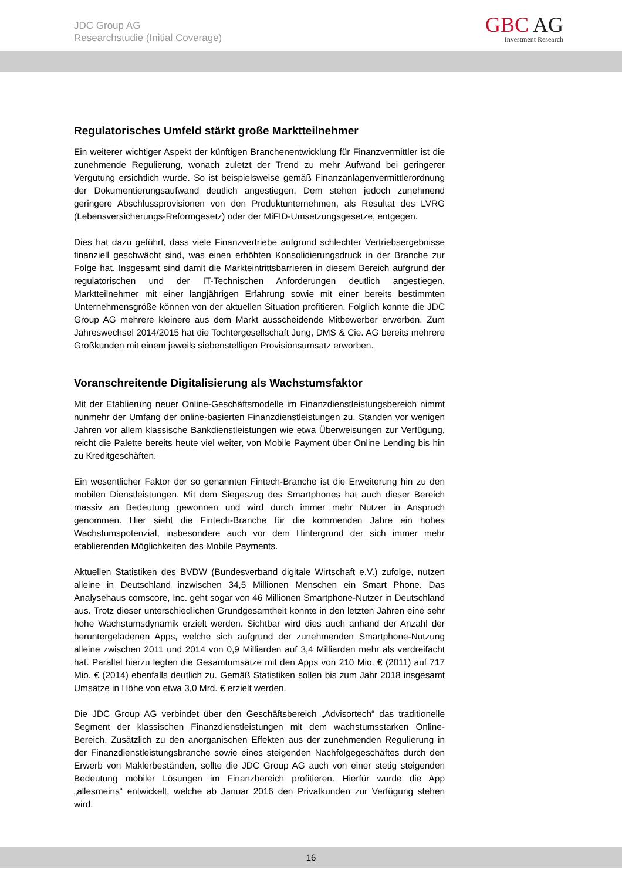JDC Group AG
Researchstudie (Initial Coverage)
GBC AG
Investment Research
Regulatorisches Umfeld stärkt große Marktteilnehmer
Ein weiterer wichtiger Aspekt der künftigen Branchenentwicklung für Finanzvermittler ist die zunehmende Regulierung, wonach zuletzt der Trend zu mehr Aufwand bei geringerer Vergütung ersichtlich wurde. So ist beispielsweise gemäß Finanzanlagenvermittlerordnung der Dokumentierungsaufwand deutlich angestiegen. Dem stehen jedoch zunehmend geringere Abschlussprovisionen von den Produktunternehmen, als Resultat des LVRG (Lebensversicherungs-Reformgesetz) oder der MiFID-Umsetzungsgesetze, entgegen.
Dies hat dazu geführt, dass viele Finanzvertriebe aufgrund schlechter Vertriebsergebnisse finanziell geschwächt sind, was einen erhöhten Konsolidierungsdruck in der Branche zur Folge hat. Insgesamt sind damit die Markteintrittsbarrieren in diesem Bereich aufgrund der regulatorischen und der IT-Technischen Anforderungen deutlich angestiegen. Marktteilnehmer mit einer langjährigen Erfahrung sowie mit einer bereits bestimmten Unternehmensgröße können von der aktuellen Situation profitieren. Folglich konnte die JDC Group AG mehrere kleinere aus dem Markt ausscheidende Mitbewerber erwerben. Zum Jahreswechsel 2014/2015 hat die Tochtergesellschaft Jung, DMS & Cie. AG bereits mehrere Großkunden mit einem jeweils siebenstelligen Provisionsumsatz erworben.
Voranschreitende Digitalisierung als Wachstumsfaktor
Mit der Etablierung neuer Online-Geschäftsmodelle im Finanzdienstleistungsbereich nimmt nunmehr der Umfang der online-basierten Finanzdienstleistungen zu. Standen vor wenigen Jahren vor allem klassische Bankdienstleistungen wie etwa Überweisungen zur Verfügung, reicht die Palette bereits heute viel weiter, von Mobile Payment über Online Lending bis hin zu Kreditgeschäften.
Ein wesentlicher Faktor der so genannten Fintech-Branche ist die Erweiterung hin zu den mobilen Dienstleistungen. Mit dem Siegeszug des Smartphones hat auch dieser Bereich massiv an Bedeutung gewonnen und wird durch immer mehr Nutzer in Anspruch genommen. Hier sieht die Fintech-Branche für die kommenden Jahre ein hohes Wachstumspotenzial, insbesondere auch vor dem Hintergrund der sich immer mehr etablierenden Möglichkeiten des Mobile Payments.
Aktuellen Statistiken des BVDW (Bundesverband digitale Wirtschaft e.V.) zufolge, nutzen alleine in Deutschland inzwischen 34,5 Millionen Menschen ein Smart Phone. Das Analysehaus comscore, Inc. geht sogar von 46 Millionen Smartphone-Nutzer in Deutschland aus. Trotz dieser unterschiedlichen Grundgesamtheit konnte in den letzten Jahren eine sehr hohe Wachstumsdynamik erzielt werden. Sichtbar wird dies auch anhand der Anzahl der heruntergeladenen Apps, welche sich aufgrund der zunehmenden Smartphone-Nutzung alleine zwischen 2011 und 2014 von 0,9 Milliarden auf 3,4 Milliarden mehr als verdreifacht hat. Parallel hierzu legten die Gesamtumsätze mit den Apps von 210 Mio. € (2011) auf 717 Mio. € (2014) ebenfalls deutlich zu. Gemäß Statistiken sollen bis zum Jahr 2018 insgesamt Umsätze in Höhe von etwa 3,0 Mrd. € erzielt werden.
Die JDC Group AG verbindet über den Geschäftsbereich „Advisortech“ das traditionelle Segment der klassischen Finanzdienstleistungen mit dem wachstumsstarken Online-Bereich. Zusätzlich zu den anorganischen Effekten aus der zunehmenden Regulierung in der Finanzdienstleistungsbranche sowie eines steigenden Nachfolgegeschäftes durch den Erwerb von Maklerbeständen, sollte die JDC Group AG auch von einer stetig steigenden Bedeutung mobiler Lösungen im Finanzbereich profitieren. Hierfür wurde die App „allesmeins“ entwickelt, welche ab Januar 2016 den Privatkunden zur Verfügung stehen wird.
16